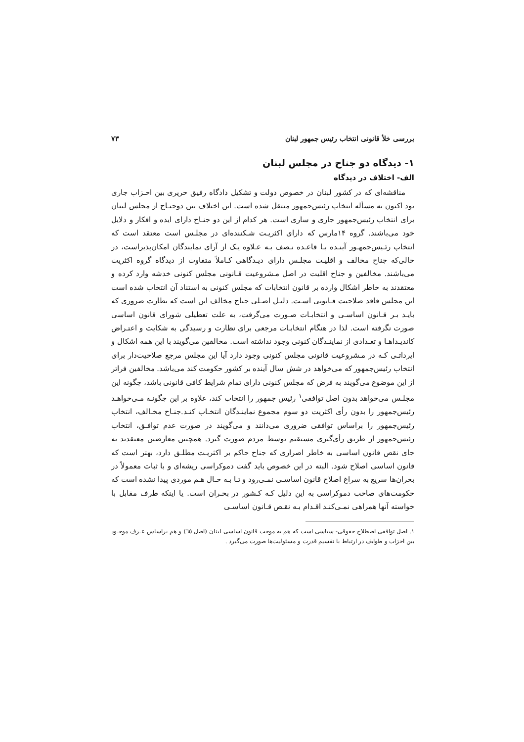بررسی خلأ قانونی انتخاب رئیس جمهور لبنان ۷۳
۱- دیدگاه دو جناح در مجلس لبنان
الف- اختلاف در دیدگاه
مناقشه‌ای که در کشور لبنان در خصوص دولت و تشکیل دادگاه رفیق حریری بین احـزاب جاری بود اکنون به مسأله انتخاب رئیس‌جمهور منتقل شده است. این اختلاف بین دوجنـاح از مجلس لبنان برای انتخاب رئیس‌جمهور جاری و ساری است. هر کدام از این دو جنـاح دارای ایده و افکار و دلایل خود می‌باشند. گروه ۱۴مارس که دارای اکثریـت شـکننده‌ای در مجلـس است معتقد است که انتخاب رئـیس‌جمهـور آینـده بـا قاعـده نـصف بـه عـلاوه یـک از آرای نمایندگان امکان‌پذیراست، در حالی‌که جناح مخالف و اقلیـت مجلـس دارای دیـدگاهی کـاملاً متفاوت از دیدگاه گروه اکثریت می‌باشند. مخالفین و جناح اقلیت در اصل مـشروعیت قـانونی مجلس کنونی خدشه وارد کرده و معتقدند به خاطر اشکال وارده بر قانون انتخابات که مجلس کنونی به استناد آن انتخاب شده است این مجلس فاقد صلاحیت قـانونی اسـت. دلیـل اصـلی جناح مخالف این است که نظارت ضروری که بایـد بـر قـانون اساسـی و انتخابـات صـورت می‌گرفت، به علت تعطیلی شورای قانون اساسی صورت نگرفته است. لذا در هنگام انتخابـات مرجعی برای نظارت و رسیدگی به شکایت و اعتـراض کاندیـداهـا و تعـدادی از نماینـدگان کنونی وجود نداشته است. مخالفین می‌گویند با این همه اشکال و ایرداتـی کـه در مـشروعیت قانونی مجلس کنونی وجود دارد آیا این مجلس مرجع صلاحیت‌دار برای انتخاب رئیس‌جمهور که می‌خواهد در شش سال آینده بر کشور حکومت کند می‌باشد. مخالفین فراتر از این موضوع می‌گویند به فرض که مجلس کنونی دارای تمام شرایط کافی قانونی باشد، چگونه این مجلـس می‌خواهد بدون اصل توافقی<sup>۱</sup> رئیس جمهور را انتخاب کند، علاوه بر این چگونـه مـی‌خواهـد رئیس‌جمهور را بدون رأی اکثریت دو سوم مجموع نماینـدگان انتخـاب کنـد.جنـاح مخـالف، انتخاب رئیس‌جمهور را براساس توافقی ضروری می‌دانند و می‌گویند در صورت عدم توافـق، انتخاب رئیس‌جمهور از طریق رأی‌گیری مستقیم توسط مردم صورت گیرد. همچنین معارضین معتقدند به جای نقص قانون اساسی به خاطر اصراری که جناح حاکم بر اکثریـت مطلـق دارد، بهتر است که قانون اساسی اصلاح شود. البته در این خصوص باید گفت دموکراسی ریشه‌ای و با ثبات معمولاً در بحران‌ها سریع به سراغ اصلاح قانون اساسـی نمـی‌رود و تـا بـه حـال هـم موردی پیدا نشده است که حکومت‌های صاحب دموکراسی به این دلیل کـه کـشور در بحـران است. یا اینکه طرف مقابل با خواسته آنها همراهی نمـی‌کنـد اقـدام بـه نقـص قـانون اساسـی
۱. اصل توافقی اصطلاح حقوقی- سیاسی است که هم به موجب قانون اساسی لبنان (اصل ٦٥) و هم براساس عـرف موجـود بین احزاب و طوایف در ارتباط با تقسیم قدرت و مسئولیت‌ها صورت می‌گیرد .